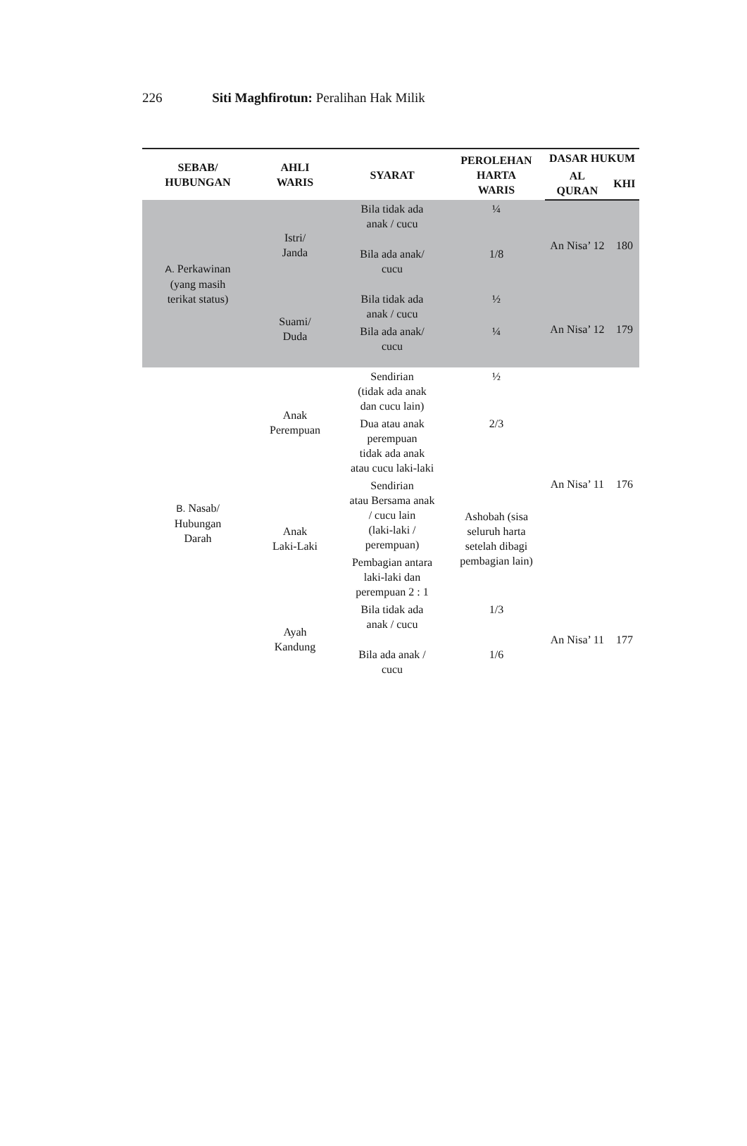226 Siti Maghfirotun: Peralihan Hak Milik
| SEBAB/ HUBUNGAN | AHLI WARIS | SYARAT | PEROLEHAN HARTA WARIS | DASAR HUKUM | |
| --- | --- | --- | --- | --- | --- |
| | | | | AL QURAN | KHI |
| A. Perkawinan (yang masih terikat status) | Istri/ Janda | Bila tidak ada anak / cucu | ¼ | An Nisa’ 12 | 180 |
| | | Bila ada anak/ cucu | 1/8 | | |
| | Suami/ Duda | Bila tidak ada anak / cucu | ½ | An Nisa’ 12 | 179 |
| | | Bila ada anak/ cucu | ¼ | | |
| B. Nasab/ Hubungan Darah | Anak Perempuan | Sendirian (tidak ada anak dan cucu lain) | ½ | An Nisa’ 11 | 176 |
| | | Dua atau anak perempuan tidak ada anak atau cucu laki-laki | 2/3 | | |
| | Anak Laki-Laki | Sendirian atau Bersama anak / cucu lain (laki-laki / perempuan) | Ashobah (sisa seluruh harta setelah dibagi pembagian lain) | | |
| | | Pembagian antara laki-laki dan perempuan 2 : 1 | | | |
| | Ayah Kandung | Bila tidak ada anak / cucu | 1/3 | An Nisa’ 11 | 177 |
| | | Bila ada anak / cucu | 1/6 | | |